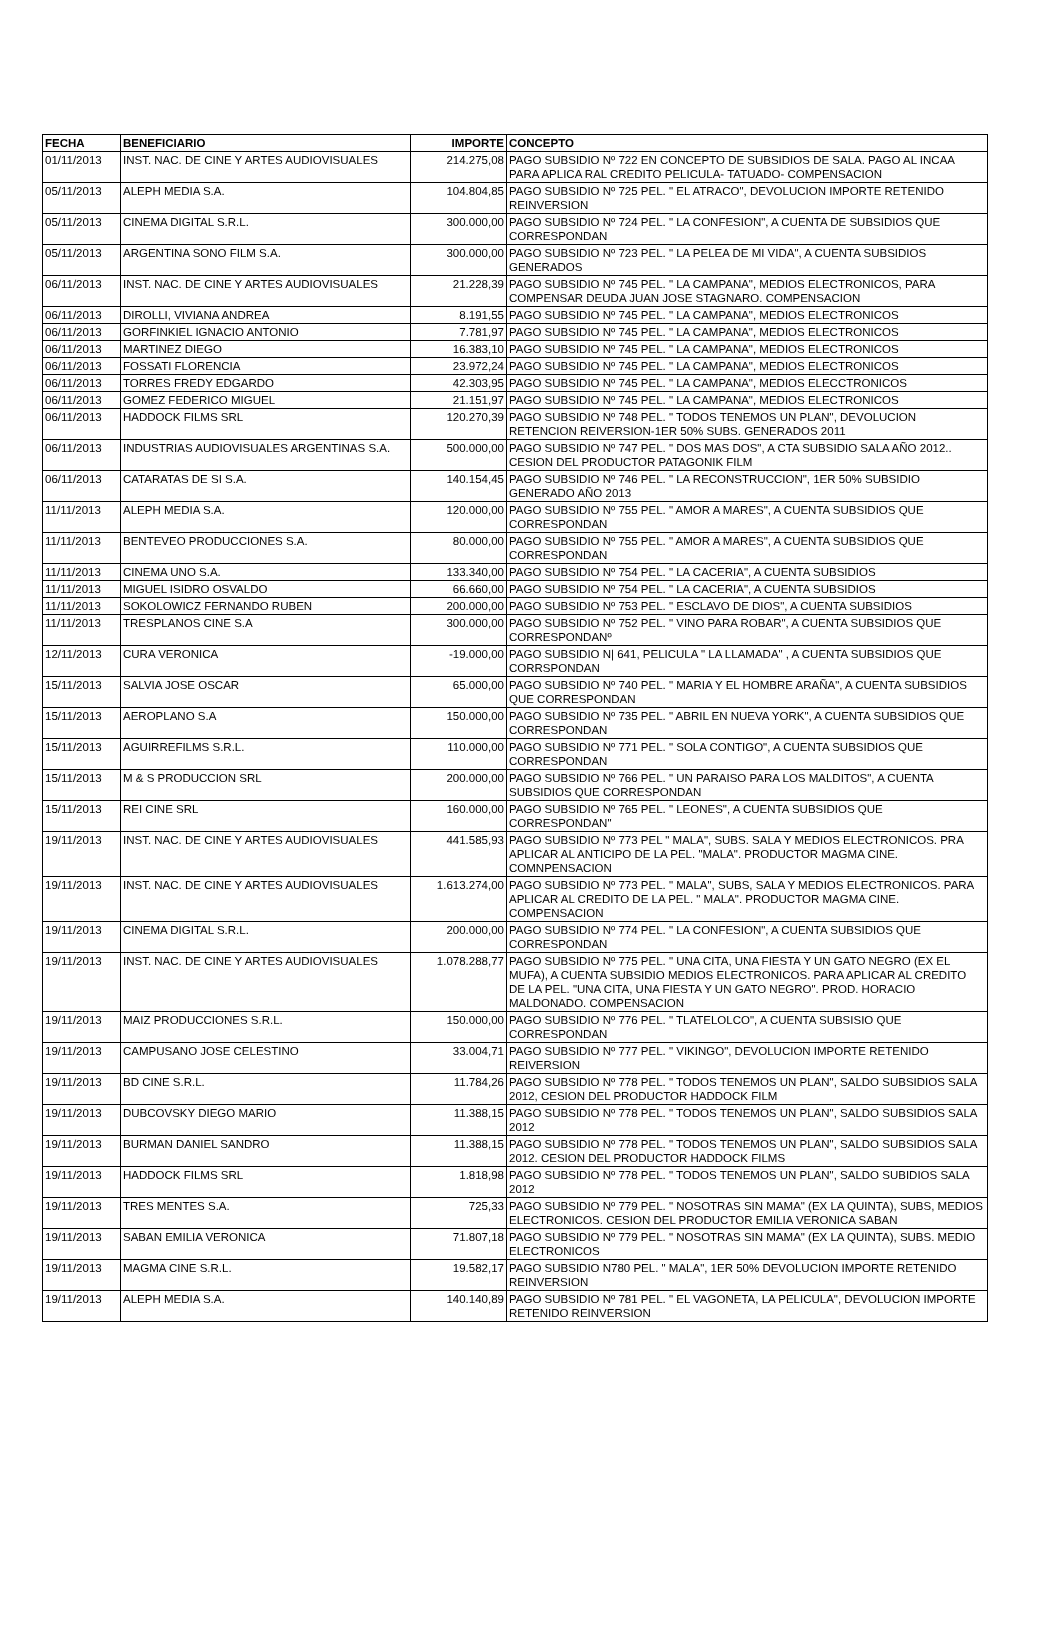| FECHA | BENEFICIARIO | IMPORTE | CONCEPTO |
| --- | --- | --- | --- |
| 01/11/2013 | INST. NAC. DE CINE Y ARTES AUDIOVISUALES | 214.275,08 | PAGO SUBSIDIO Nº 722 EN CONCEPTO DE SUBSIDIOS DE SALA. PAGO AL INCAA PARA APLICA RAL CREDITO PELICULA- TATUADO- COMPENSACION |
| 05/11/2013 | ALEPH MEDIA S.A. | 104.804,85 | PAGO SUBSIDIO Nº 725 PEL. " EL ATRACO", DEVOLUCION IMPORTE RETENIDO REINVERSION |
| 05/11/2013 | CINEMA DIGITAL S.R.L. | 300.000,00 | PAGO SUBSIDIO Nº 724 PEL. " LA CONFESION", A CUENTA DE SUBSIDIOS QUE CORRESPONDAN |
| 05/11/2013 | ARGENTINA SONO FILM S.A. | 300.000,00 | PAGO SUBSIDIO Nº 723 PEL. " LA PELEA DE MI VIDA", A CUENTA SUBSIDIOS GENERADOS |
| 06/11/2013 | INST. NAC. DE CINE Y ARTES AUDIOVISUALES | 21.228,39 | PAGO SUBSIDIO Nº 745 PEL. " LA CAMPANA", MEDIOS ELECTRONICOS, PARA COMPENSAR DEUDA JUAN JOSE STAGNARO. COMPENSACION |
| 06/11/2013 | DIROLLI, VIVIANA ANDREA | 8.191,55 | PAGO SUBSIDIO Nº 745 PEL. " LA CAMPANA", MEDIOS ELECTRONICOS |
| 06/11/2013 | GORFINKIEL IGNACIO ANTONIO | 7.781,97 | PAGO SUBSIDIO Nº 745 PEL. " LA CAMPANA", MEDIOS ELECTRONICOS |
| 06/11/2013 | MARTINEZ DIEGO | 16.383,10 | PAGO SUBSIDIO Nº 745 PEL. " LA CAMPANA", MEDIOS ELECTRONICOS |
| 06/11/2013 | FOSSATI FLORENCIA | 23.972,24 | PAGO SUBSIDIO Nº 745 PEL. " LA CAMPANA", MEDIOS ELECTRONICOS |
| 06/11/2013 | TORRES FREDY EDGARDO | 42.303,95 | PAGO SUBSIDIO Nº 745 PEL. " LA CAMPANA", MEDIOS ELECCTRONICOS |
| 06/11/2013 | GOMEZ FEDERICO MIGUEL | 21.151,97 | PAGO SUBSIDIO Nº 745 PEL. " LA CAMPANA", MEDIOS ELECTRONICOS |
| 06/11/2013 | HADDOCK FILMS SRL | 120.270,39 | PAGO SUBSIDIO Nº 748 PEL. " TODOS TENEMOS UN PLAN", DEVOLUCION RETENCION REIVERSION-1ER 50% SUBS. GENERADOS 2011 |
| 06/11/2013 | INDUSTRIAS AUDIOVISUALES ARGENTINAS S.A. | 500.000,00 | PAGO SUBSIDIO Nº 747 PEL. " DOS MAS DOS", A CTA SUBSIDIO SALA AÑO 2012.. CESION DEL PRODUCTOR PATAGONIK FILM |
| 06/11/2013 | CATARATAS DE SI S.A. | 140.154,45 | PAGO SUBSIDIO Nº 746 PEL. " LA RECONSTRUCCION", 1ER 50% SUBSIDIO GENERADO AÑO 2013 |
| 11/11/2013 | ALEPH MEDIA S.A. | 120.000,00 | PAGO SUBSIDIO Nº 755 PEL. " AMOR A MARES", A CUENTA SUBSIDIOS QUE CORRESPONDAN |
| 11/11/2013 | BENTEVEO PRODUCCIONES S.A. | 80.000,00 | PAGO SUBSIDIO Nº 755 PEL. " AMOR A MARES", A CUENTA SUBSIDIOS QUE CORRESPONDAN |
| 11/11/2013 | CINEMA UNO S.A. | 133.340,00 | PAGO SUBSIDIO Nº 754 PEL. " LA CACERIA", A CUENTA SUBSIDIOS |
| 11/11/2013 | MIGUEL ISIDRO OSVALDO | 66.660,00 | PAGO SUBSIDIO Nº 754 PEL. " LA CACERIA", A CUENTA SUBSIDIOS |
| 11/11/2013 | SOKOLOWICZ FERNANDO RUBEN | 200.000,00 | PAGO SUBSIDIO Nº 753 PEL. " ESCLAVO DE DIOS", A CUENTA SUBSIDIOS |
| 11/11/2013 | TRESPLANOS CINE S.A | 300.000,00 | PAGO SUBSIDIO Nº 752 PEL. " VINO PARA ROBAR", A CUENTA SUBSIDIOS QUE CORRESPONDANº |
| 12/11/2013 | CURA VERONICA | -19.000,00 | PAGO SUBSIDIO N/ 641, PELICULA " LA LLAMADA" , A CUENTA SUBSIDIOS QUE CORRSPONDAN |
| 15/11/2013 | SALVIA JOSE OSCAR | 65.000,00 | PAGO SUBSIDIO Nº 740 PEL. " MARIA Y EL HOMBRE ARAÑA", A CUENTA SUBSIDIOS QUE CORRESPONDAN |
| 15/11/2013 | AEROPLANO S.A | 150.000,00 | PAGO SUBSIDIO Nº 735 PEL. " ABRIL EN NUEVA YORK", A CUENTA SUBSIDIOS QUE CORRESPONDAN |
| 15/11/2013 | AGUIRREFILMS S.R.L. | 110.000,00 | PAGO SUBSIDIO Nº 771 PEL. " SOLA CONTIGO", A CUENTA SUBSIDIOS QUE CORRESPONDAN |
| 15/11/2013 | M & S PRODUCCION SRL | 200.000,00 | PAGO SUBSIDIO Nº 766 PEL. " UN PARAISO PARA LOS MALDITOS", A CUENTA SUBSIDIOS QUE CORRESPONDAN |
| 15/11/2013 | REI CINE SRL | 160.000,00 | PAGO SUBSIDIO Nº 765 PEL. " LEONES", A CUENTA SUBSIDIOS QUE CORRESPONDAN" |
| 19/11/2013 | INST. NAC. DE CINE Y ARTES AUDIOVISUALES | 441.585,93 | PAGO SUBSIDIO Nº 773 PEL " MALA", SUBS. SALA Y MEDIOS ELECTRONICOS. PRA APLICAR AL ANTICIPO DE LA PEL. "MALA". PRODUCTOR MAGMA CINE. COMNPENSACION |
| 19/11/2013 | INST. NAC. DE CINE Y ARTES AUDIOVISUALES | 1.613.274,00 | PAGO SUBSIDIO Nº 773 PEL. " MALA", SUBS, SALA Y MEDIOS ELECTRONICOS. PARA APLICAR AL CREDITO DE LA PEL. " MALA". PRODUCTOR MAGMA CINE. COMPENSACION |
| 19/11/2013 | CINEMA DIGITAL S.R.L. | 200.000,00 | PAGO SUBSIDIO Nº 774 PEL. " LA CONFESION", A CUENTA SUBSIDIOS QUE CORRESPONDAN |
| 19/11/2013 | INST. NAC. DE CINE Y ARTES AUDIOVISUALES | 1.078.288,77 | PAGO SUBSIDIO Nº 775 PEL. " UNA CITA, UNA FIESTA Y UN GATO NEGRO (EX EL MUFA), A CUENTA SUBSIDIO MEDIOS ELECTRONICOS. PARA APLICAR AL CREDITO DE LA PEL. "UNA CITA, UNA FIESTA Y UN GATO NEGRO". PROD. HORACIO MALDONADO. COMPENSACION |
| 19/11/2013 | MAIZ PRODUCCIONES S.R.L. | 150.000,00 | PAGO SUBSIDIO Nº 776 PEL. " TLATELOLCO", A CUENTA SUBSISIO QUE CORRESPONDAN |
| 19/11/2013 | CAMPUSANO JOSE CELESTINO | 33.004,71 | PAGO SUBSIDIO Nº 777 PEL. " VIKINGO", DEVOLUCION IMPORTE RETENIDO REIVERSION |
| 19/11/2013 | BD CINE S.R.L. | 11.784,26 | PAGO SUBSIDIO Nº 778 PEL. " TODOS TENEMOS UN PLAN", SALDO SUBSIDIOS SALA 2012, CESION DEL PRODUCTOR HADDOCK FILM |
| 19/11/2013 | DUBCOVSKY DIEGO MARIO | 11.388,15 | PAGO SUBSIDIO Nº 778 PEL. " TODOS TENEMOS UN PLAN", SALDO SUBSIDIOS SALA 2012 |
| 19/11/2013 | BURMAN DANIEL SANDRO | 11.388,15 | PAGO SUBSIDIO Nº 778 PEL. " TODOS TENEMOS UN PLAN", SALDO SUBSIDIOS SALA 2012. CESION DEL PRODUCTOR HADDOCK FILMS |
| 19/11/2013 | HADDOCK FILMS SRL | 1.818,98 | PAGO SUBSIDIO Nº 778 PEL. " TODOS TENEMOS UN PLAN", SALDO SUBIDIOS SALA 2012 |
| 19/11/2013 | TRES MENTES S.A. | 725,33 | PAGO SUBSIDIO Nº 779 PEL. " NOSOTRAS SIN MAMA" (EX LA QUINTA), SUBS, MEDIOS ELECTRONICOS. CESION DEL PRODUCTOR EMILIA VERONICA SABAN |
| 19/11/2013 | SABAN EMILIA VERONICA | 71.807,18 | PAGO SUBSIDIO Nº 779 PEL. " NOSOTRAS SIN MAMA" (EX LA QUINTA), SUBS. MEDIO ELECTRONICOS |
| 19/11/2013 | MAGMA CINE S.R.L. | 19.582,17 | PAGO SUBSIDIO N780 PEL. " MALA", 1ER 50% DEVOLUCION IMPORTE RETENIDO REINVERSION |
| 19/11/2013 | ALEPH MEDIA S.A. | 140.140,89 | PAGO SUBSIDIO Nº 781 PEL. " EL VAGONETA, LA PELICULA", DEVOLUCION IMPORTE RETENIDO REINVERSION |